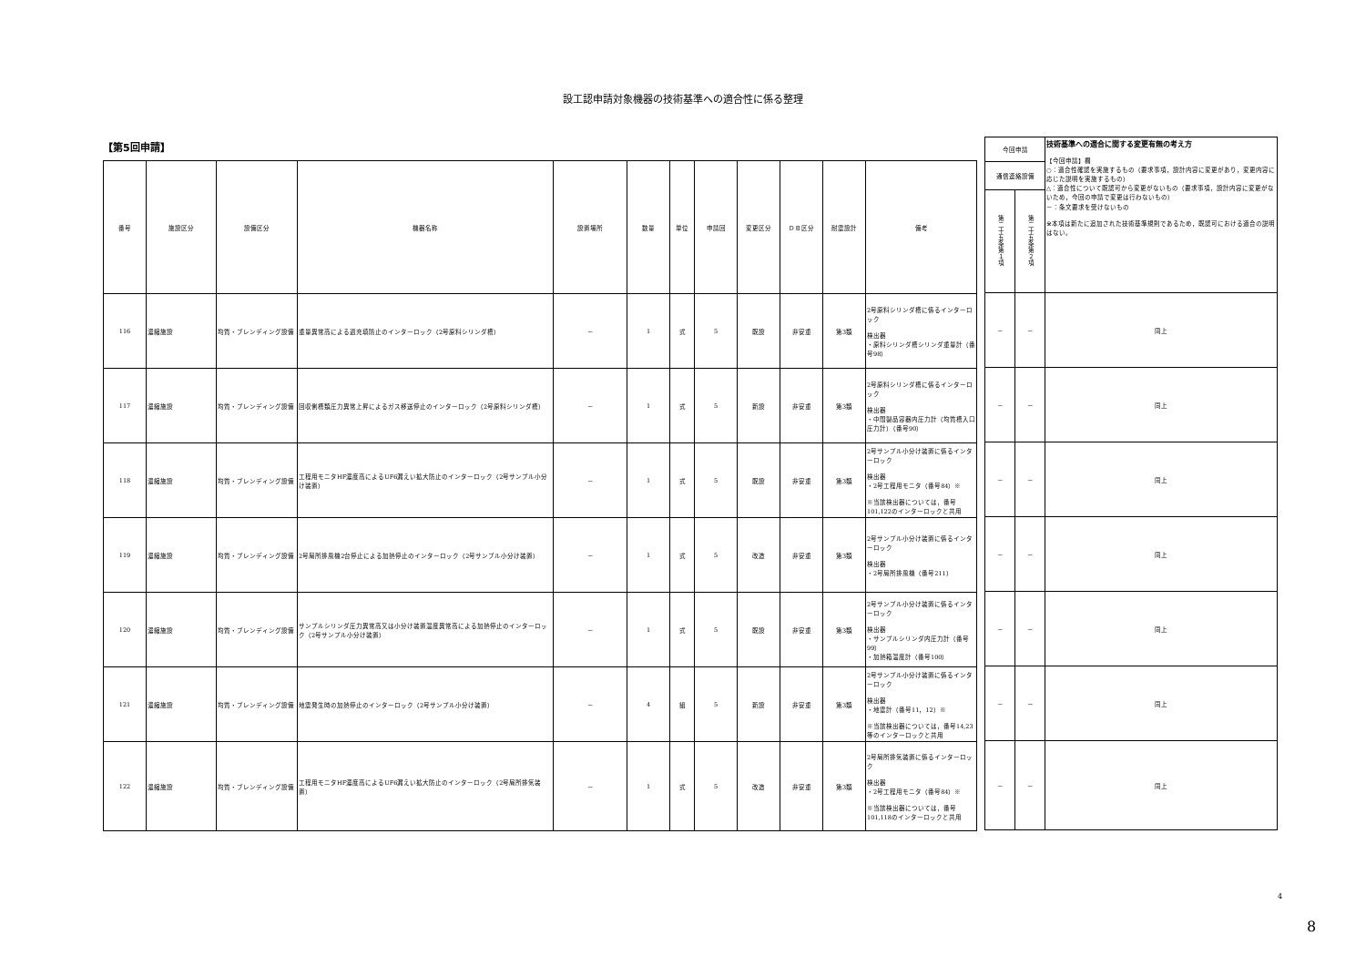設工認申請対象機器の技術基準への適合性に係る整理
【第5回申請】
| 番号 | 施設区分 | 設備区分 | 機器名称 | 設置場所 | 数量 | 単位 | 申請回 | 変更区分 | ＤＢ区分 | 耐震設計 | 備考 |
| --- | --- | --- | --- | --- | --- | --- | --- | --- | --- | --- | --- |
| 116 | 濃縮施設 | 均質・ブレンディング設備 | 重量異常高による過充填防止のインターロック（2号原料シリンダ槽） | － | 1 | 式 | 5 | 既設 | 非安重 | 第3類 | 2号原料シリンダ槽に係るインターロック 検出器 ・原料シリンダ槽シリンダ重量計（番号98） |
| 117 | 濃縮施設 | 均質・ブレンディング設備 | 回収側槽類圧力異常上昇によるガス移送停止のインターロック（2号原料シリンダ槽） | － | 1 | 式 | 5 | 新設 | 非安重 | 第3類 | 2号原料シリンダ槽に係るインターロック 検出器 ・中間製品容器内圧力計（均質槽入口圧力計）（番号90） |
| 118 | 濃縮施設 | 均質・ブレンディング設備 | 工程用モニタHF濃度高によるUF6漏えい拡大防止のインターロック（2号サンプル小分け装置） | － | 1 | 式 | 5 | 既設 | 非安重 | 第3類 | 2号サンプル小分け装置に係るインターロック 検出器 ・2号工程用モニタ（番号84）※ ※当該検出器については，番号101,122のインターロックと共用 |
| 119 | 濃縮施設 | 均質・ブレンディング設備 | 2号局所排風機2台停止による加熱停止のインターロック（2号サンプル小分け装置） | － | 1 | 式 | 5 | 改造 | 非安重 | 第3類 | 2号サンプル小分け装置に係るインターロック 検出器 ・2号局所排風機（番号211） |
| 120 | 濃縮施設 | 均質・ブレンディング設備 | サンプルシリンダ圧力異常高又は小分け装置温度異常高による加熱停止のインターロック（2号サンプル小分け装置） | － | 1 | 式 | 5 | 既設 | 非安重 | 第3類 | 2号サンプル小分け装置に係るインターロック 検出器 ・サンプルシリンダ内圧力計（番号99） ・加熱箱温度計（番号100） |
| 121 | 濃縮施設 | 均質・ブレンディング設備 | 地震発生時の加熱停止のインターロック（2号サンプル小分け装置） | － | 4 | 組 | 5 | 新設 | 非安重 | 第3類 | 2号サンプル小分け装置に係るインターロック 検出器 ・地震計（番号11，12）※ ※当該検出器については，番号14,23等のインターロックと共用 |
| 122 | 濃縮施設 | 均質・ブレンディング設備 | 工程用モニタHF濃度高によるUF6漏えい拡大防止のインターロック（2号局所排気装置） | － | 1 | 式 | 5 | 改造 | 非安重 | 第3類 | 2号局所排気装置に係るインターロック 検出器 ・2号工程用モニタ（番号84）※ ※当該検出器については，番号101,118のインターロックと共用 |
| 今回申請 | | 技術基準への適合に関する変更有無の考え方 【今回申請】欄 ○：適合性確認を実施するもの（要求事項，設計内容に変更があり，変更内容に応じた説明を実施するもの） △：適合性について既認可から変更がないもの（要求事項，設計内容に変更がないため，今回の申請で変更は行わないもの） －：条文要求を受けないもの ※本項は新たに追加された技術基準規則であるため，既認可における適合の説明はない。 |
| --- | --- | --- |
| 通信連絡設備 | | |
| 第二十五条第１項 | 第二十五条第２項 | |
| － | － | 同上 |
| － | － | 同上 |
| － | － | 同上 |
| － | － | 同上 |
| － | － | 同上 |
| － | － | 同上 |
| － | － | 同上 |
4
8